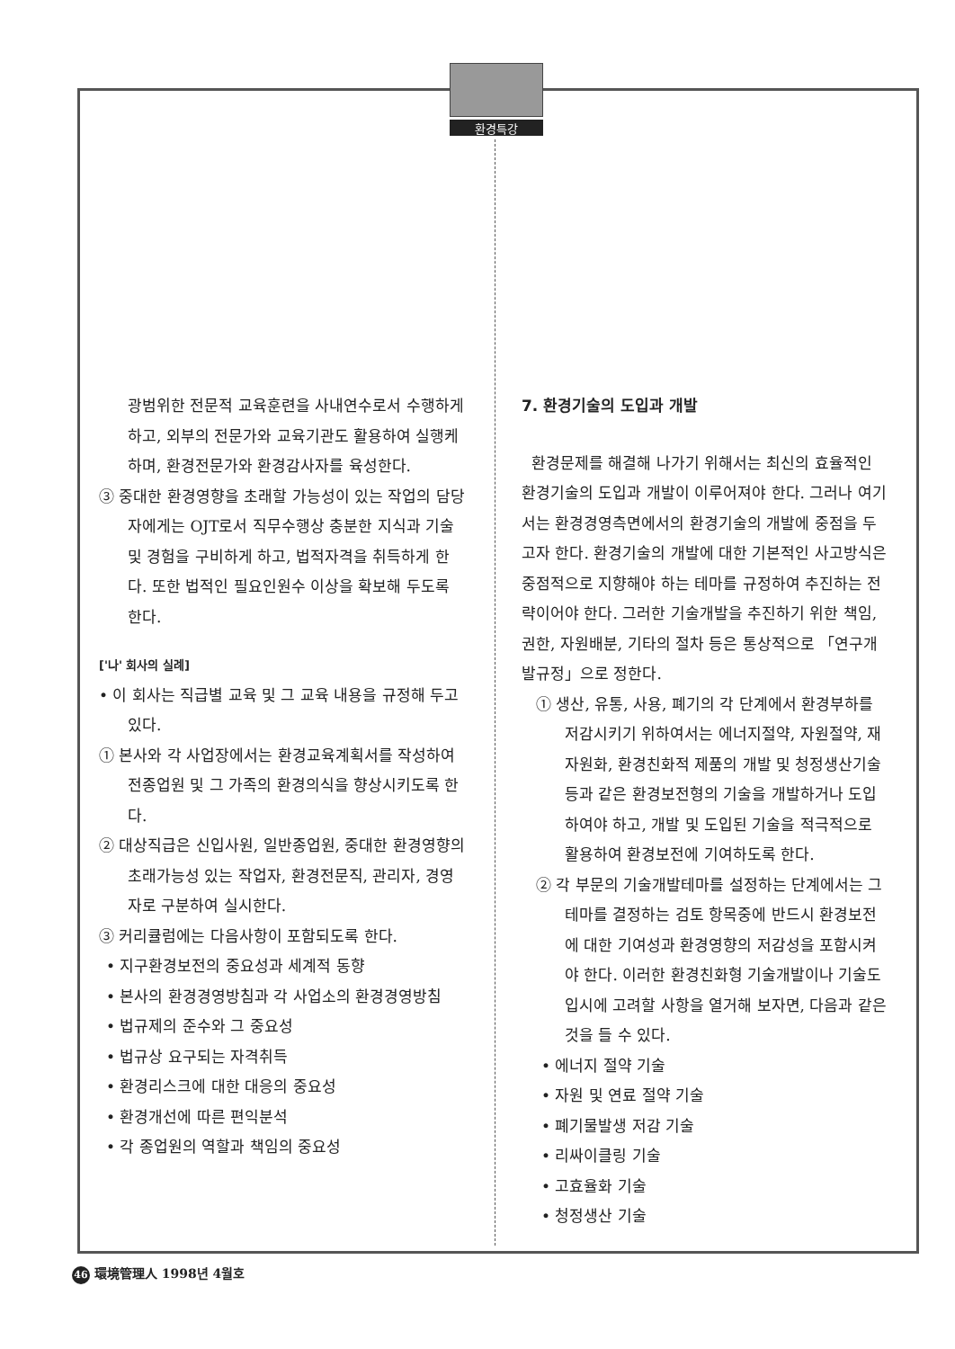환경특강
광범위한 전문적 교육훈련을 사내연수로서 수행하게 하고, 외부의 전문가와 교육기관도 활용하여 실행케 하며, 환경전문가와 환경감사자를 육성한다.
③ 중대한 환경영향을 초래할 가능성이 있는 작업의 담당자에게는 OJT로서 직무수행상 충분한 지식과 기술 및 경험을 구비하게 하고, 법적자격을 취득하게 한다. 또한 법적인 필요인원수 이상을 확보해 두도록 한다.
['나' 회사의 실례]
• 이 회사는 직급별 교육 및 그 교육 내용을 규정해 두고 있다.
① 본사와 각 사업장에서는 환경교육계획서를 작성하여 전종업원 및 그 가족의 환경의식을 향상시키도록 한다.
② 대상직급은 신입사원, 일반종업원, 중대한 환경영향의 초래가능성 있는 작업자, 환경전문직, 관리자, 경영자로 구분하여 실시한다.
③ 커리큘럼에는 다음사항이 포함되도록 한다.
• 지구환경보전의 중요성과 세계적 동향
• 본사의 환경경영방침과 각 사업소의 환경경영방침
• 법규제의 준수와 그 중요성
• 법규상 요구되는 자격취득
• 환경리스크에 대한 대응의 중요성
• 환경개선에 따른 편익분석
• 각 종업원의 역할과 책임의 중요성
7. 환경기술의 도입과 개발
환경문제를 해결해 나가기 위해서는 최신의 효율적인 환경기술의 도입과 개발이 이루어져야 한다. 그러나 여기서는 환경경영측면에서의 환경기술의 개발에 중점을 두고자 한다. 환경기술의 개발에 대한 기본적인 사고방식은 중점적으로 지향해야 하는 테마를 규정하여 추진하는 전략이어야 한다. 그러한 기술개발을 추진하기 위한 책임, 권한, 자원배분, 기타의 절차 등은 통상적으로 「연구개발규정」으로 정한다.
① 생산, 유통, 사용, 폐기의 각 단계에서 환경부하를 저감시키기 위하여서는 에너지절약, 자원절약, 재자원화, 환경친화적 제품의 개발 및 청정생산기술 등과 같은 환경보전형의 기술을 개발하거나 도입하여야 하고, 개발 및 도입된 기술을 적극적으로 활용하여 환경보전에 기여하도록 한다.
② 각 부문의 기술개발테마를 설정하는 단계에서는 그 테마를 결정하는 검토 항목중에 반드시 환경보전에 대한 기여성과 환경영향의 저감성을 포함시켜야 한다. 이러한 환경친화형 기술개발이나 기술도입시에 고려할 사항을 열거해 보자면, 다음과 같은 것을 들 수 있다.
• 에너지 절약 기술
• 자원 및 연료 절약 기술
• 폐기물발생 저감 기술
• 리싸이클링 기술
• 고효율화 기술
• 청정생산 기술
46 環境管理人 1998년 4월호